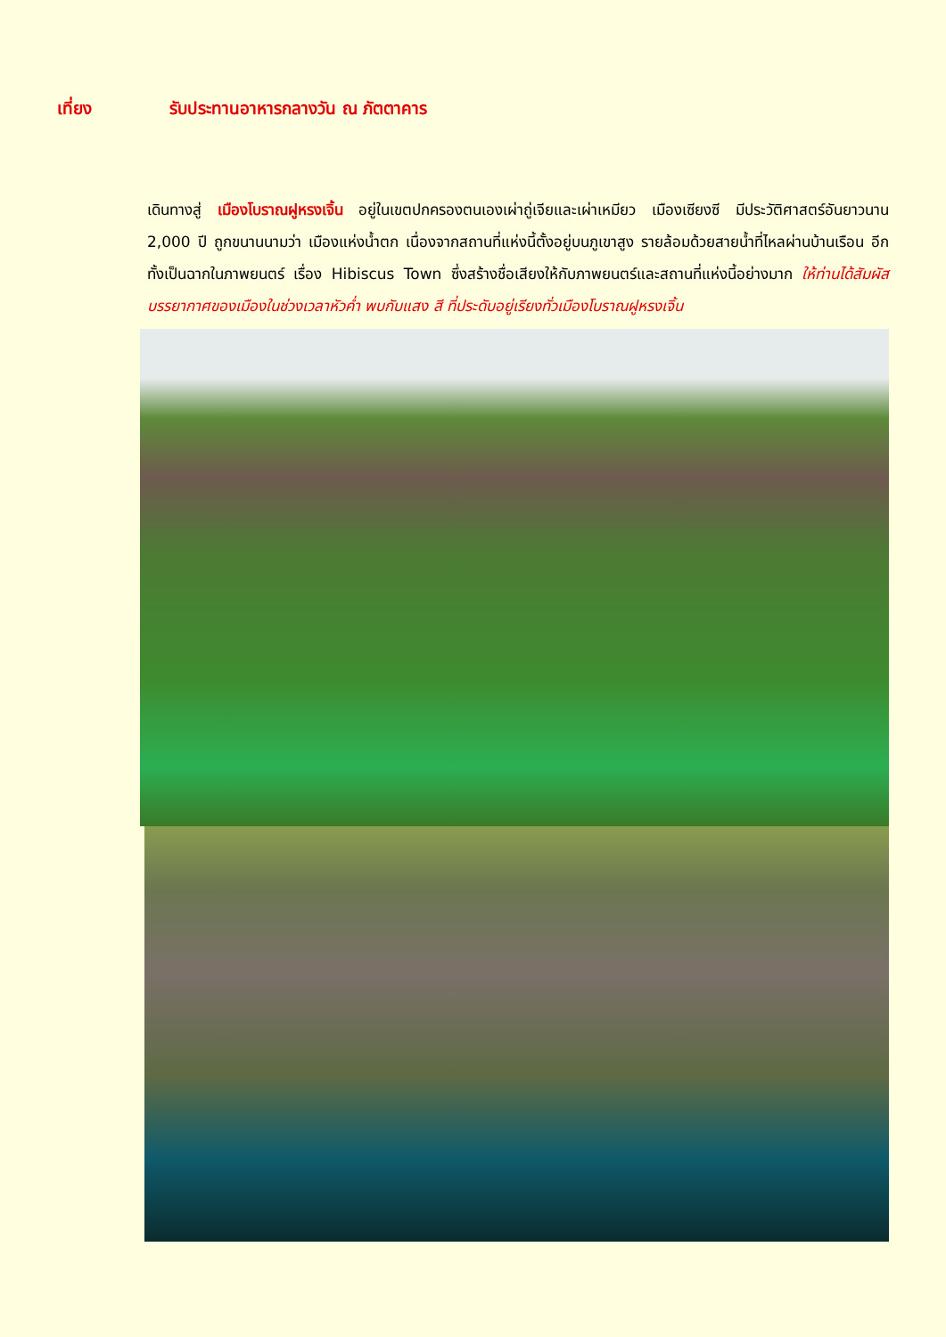เที่ยง รับประทานอาหารกลางวัน ณ ภัตตาคาร
เดินทางสู่ เมืองโบราณฝูหรงเจิ้น อยู่ในเขตปกครองตนเองเผ่าถู่เจียและเผ่าเหมียว เมืองเซียงซี มีประวัติศาสตร์อันยาวนาน 2,000 ปี ถูกขนานนามว่า เมืองแห่งน้ำตก เนื่องจากสถานที่แห่งนี้ตั้งอยู่บนภูเขาสูง รายล้อมด้วยสายน้ำที่ไหลผ่านบ้านเรือน อีกทั้งเป็นฉากในภาพยนตร์ เรื่อง Hibiscus Town ซึ่งสร้างชื่อเสียงให้กับภาพยนตร์และสถานที่แห่งนี้อย่างมาก ให้ท่านได้สัมผัสบรรยากาศของเมืองในช่วงเวลาหัวค่ำ พบกับแสง สี ที่ประดับอยู่เรียงทั่วเมืองโบราณฝูหรงเจิ้น